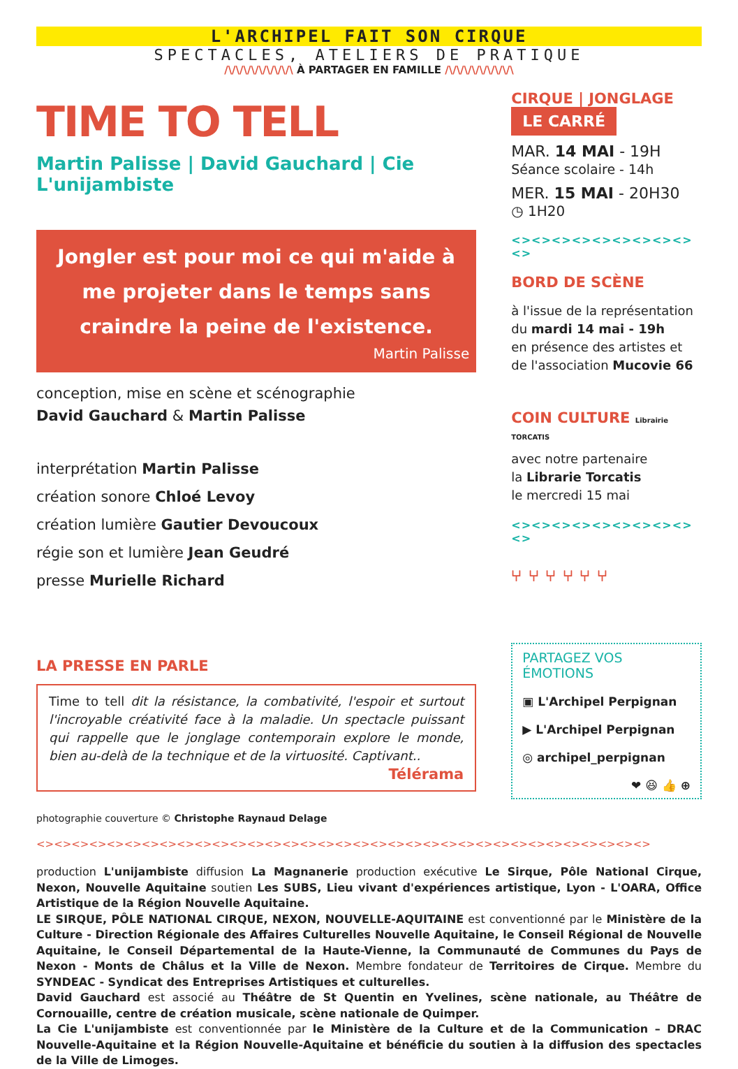L'ARCHIPEL FAIT SON CIRQUE
SPECTACLES, ATELIERS DE PRATIQUE
/\/\/\/\/\/\/\/\/\ À PARTAGER EN FAMILLE /\/\/\/\/\/\/\/\/\
TIME TO TELL
Martin Palisse | David Gauchard | Cie L'unijambiste
Jongler est pour moi ce qui m'aide à me projeter dans le temps sans craindre la peine de l'existence.
Martin Palisse
conception, mise en scène et scénographie
David Gauchard & Martin Palisse
interprétation Martin Palisse
création sonore Chloé Levoy
création lumière Gautier Devoucoux
régie son et lumière Jean Geudré
presse Murielle Richard
LA PRESSE EN PARLE
Time to tell dit la résistance, la combativité, l'espoir et surtout l'incroyable créativité face à la maladie. Un spectacle puissant qui rappelle que le jonglage contemporain explore le monde, bien au-delà de la technique et de la virtuosité. Captivant..
Télérama
photographie couverture © Christophe Raynaud Delage
CIRQUE | JONGLAGE
LE CARRÉ
MAR. 14 MAI - 19H
Séance scolaire - 14h
MER. 15 MAI - 20H30
◷ 1H20
<><><><><><><><><><>
BORD DE SCÈNE
à l'issue de la représentation du mardi 14 mai - 19h
en présence des artistes et de l'association Mucovie 66
COIN CULTURE Librairie TORCATIS
avec notre partenaire
la Librarie Torcatis
le mercredi 15 mai
<><><><><><><><><><>
⑂ ⑂ ⑂ ⑂ ⑂ ⑂
PARTAGEZ VOS ÉMOTIONS
▣ L'Archipel Perpignan
▶ L'Archipel Perpignan
◎ archipel_perpignan
❤ 😆 👍 ⊕
<><><><><><><><><><><><><><><><><><><><><><><><><><><><><><><><><><><>
production L'unijambiste diffusion La Magnanerie production exécutive Le Sirque, Pôle National Cirque, Nexon, Nouvelle Aquitaine soutien Les SUBS, Lieu vivant d'expériences artistique, Lyon - L'OARA, Office Artistique de la Région Nouvelle Aquitaine.
LE SIRQUE, PÔLE NATIONAL CIRQUE, NEXON, NOUVELLE-AQUITAINE est conventionné par le Ministère de la Culture - Direction Régionale des Affaires Culturelles Nouvelle Aquitaine, le Conseil Régional de Nouvelle Aquitaine, le Conseil Départemental de la Haute-Vienne, la Communauté de Communes du Pays de Nexon - Monts de Châlus et la Ville de Nexon. Membre fondateur de Territoires de Cirque. Membre du SYNDEAC - Syndicat des Entreprises Artistiques et culturelles.
David Gauchard est associé au Théâtre de St Quentin en Yvelines, scène nationale, au Théâtre de Cornouaille, centre de création musicale, scène nationale de Quimper.
La Cie L'unijambiste est conventionnée par le Ministère de la Culture et de la Communication – DRAC Nouvelle-Aquitaine et la Région Nouvelle-Aquitaine et bénéficie du soutien à la diffusion des spectacles de la Ville de Limoges.